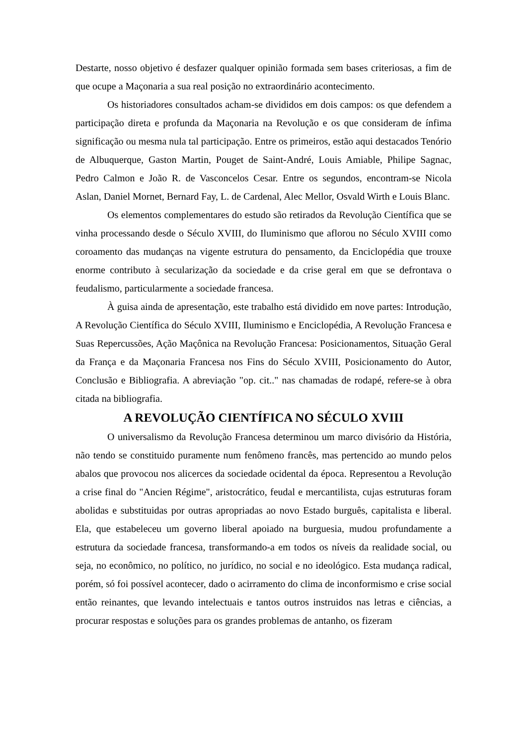Destarte, nosso objetivo é desfazer qualquer opinião formada sem bases criteriosas, a fim de que ocupe a Maçonaria a sua real posição no extraordinário acontecimento.
Os historiadores consultados acham-se divididos em dois campos: os que defendem a participação direta e profunda da Maçonaria na Revolução e os que consideram de ínfima significação ou mesma nula tal participação. Entre os primeiros, estão aqui destacados Tenório de Albuquerque, Gaston Martin, Pouget de Saint-André, Louis Amiable, Philipe Sagnac, Pedro Calmon e João R. de Vasconcelos Cesar. Entre os segundos, encontram-se Nicola Aslan, Daniel Mornet, Bernard Fay, L. de Cardenal, Alec Mellor, Osvald Wirth e Louis Blanc.
Os elementos complementares do estudo são retirados da Revolução Científica que se vinha processando desde o Século XVIII, do Iluminismo que aflorou no Século XVIII como coroamento das mudanças na vigente estrutura do pensamento, da Enciclopédia que trouxe enorme contributo à secularização da sociedade e da crise geral em que se defrontava o feudalismo, particularmente a sociedade francesa.
À guisa ainda de apresentação, este trabalho está dividido em nove partes: Introdução, A Revolução Científica do Século XVIII, Iluminismo e Enciclopédia, A Revolução Francesa e Suas Repercussões, Ação Maçônica na Revolução Francesa: Posicionamentos, Situação Geral da França e da Maçonaria Francesa nos Fins do Século XVIII, Posicionamento do Autor, Conclusão e Bibliografia. A abreviação "op. cit.." nas chamadas de rodapé, refere-se à obra citada na bibliografia.
A REVOLUÇÃO CIENTÍFICA NO SÉCULO XVIII
O universalismo da Revolução Francesa determinou um marco divisório da História, não tendo se constituido puramente num fenômeno francês, mas pertencido ao mundo pelos abalos que provocou nos alicerces da sociedade ocidental da época. Representou a Revolução a crise final do "Ancien Régime", aristocrático, feudal e mercantilista, cujas estruturas foram abolidas e substituidas por outras apropriadas ao novo Estado burguês, capitalista e liberal. Ela, que estabeleceu um governo liberal apoiado na burguesia, mudou profundamente a estrutura da sociedade francesa, transformando-a em todos os níveis da realidade social, ou seja, no econômico, no político, no jurídico, no social e no ideológico. Esta mudança radical, porém, só foi possível acontecer, dado o acirramento do clima de inconformismo e crise social então reinantes, que levando intelectuais e tantos outros instruidos nas letras e ciências, a procurar respostas e soluções para os grandes problemas de antanho, os fizeram